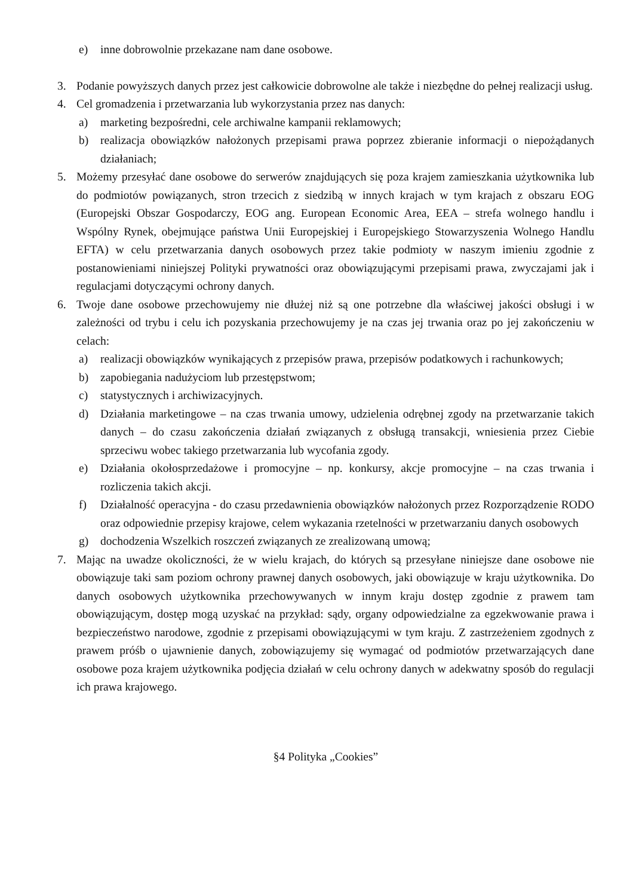e) inne dobrowolnie przekazane nam dane osobowe.
3. Podanie powyższych danych przez jest całkowicie dobrowolne ale także i niezbędne do pełnej realizacji usług.
4. Cel gromadzenia i przetwarzania lub wykorzystania przez nas danych:
a) marketing bezpośredni, cele archiwalne kampanii reklamowych;
b) realizacja obowiązków nałożonych przepisami prawa poprzez zbieranie informacji o niepożądanych działaniach;
5. Możemy przesyłać dane osobowe do serwerów znajdujących się poza krajem zamieszkania użytkownika lub do podmiotów powiązanych, stron trzecich z siedzibą w innych krajach w tym krajach z obszaru EOG (Europejski Obszar Gospodarczy, EOG ang. European Economic Area, EEA – strefa wolnego handlu i Wspólny Rynek, obejmujące państwa Unii Europejskiej i Europejskiego Stowarzyszenia Wolnego Handlu EFTA) w celu przetwarzania danych osobowych przez takie podmioty w naszym imieniu zgodnie z postanowieniami niniejszej Polityki prywatności oraz obowiązującymi przepisami prawa, zwyczajami jak i regulacjami dotyczącymi ochrony danych.
6. Twoje dane osobowe przechowujemy nie dłużej niż są one potrzebne dla właściwej jakości obsługi i w zależności od trybu i celu ich pozyskania przechowujemy je na czas jej trwania oraz po jej zakończeniu w celach:
a) realizacji obowiązków wynikających z przepisów prawa, przepisów podatkowych i rachunkowych;
b) zapobiegania nadużyciom lub przestępstwom;
c) statystycznych i archiwizacyjnych.
d) Działania marketingowe – na czas trwania umowy, udzielenia odrębnej zgody na przetwarzanie takich danych – do czasu zakończenia działań związanych z obsługą transakcji, wniesienia przez Ciebie sprzeciwu wobec takiego przetwarzania lub wycofania zgody.
e) Działania okołosprzedażowe i promocyjne – np. konkursy, akcje promocyjne – na czas trwania i rozliczenia takich akcji.
f) Działalność operacyjna - do czasu przedawnienia obowiązków nałożonych przez Rozporządzenie RODO oraz odpowiednie przepisy krajowe, celem wykazania rzetelności w przetwarzaniu danych osobowych
g) dochodzenia Wszelkich roszczeń związanych ze zrealizowaną umową;
7. Mając na uwadze okoliczności, że w wielu krajach, do których są przesyłane niniejsze dane osobowe nie obowiązuje taki sam poziom ochrony prawnej danych osobowych, jaki obowiązuje w kraju użytkownika. Do danych osobowych użytkownika przechowywanych w innym kraju dostęp zgodnie z prawem tam obowiązującym, dostęp mogą uzyskać na przykład: sądy, organy odpowiedzialne za egzekwowanie prawa i bezpieczeństwo narodowe, zgodnie z przepisami obowiązującymi w tym kraju. Z zastrzeżeniem zgodnych z prawem próśb o ujawnienie danych, zobowiązujemy się wymagać od podmiotów przetwarzających dane osobowe poza krajem użytkownika podjęcia działań w celu ochrony danych w adekwatny sposób do regulacji ich prawa krajowego.
§4 Polityka „Cookies”